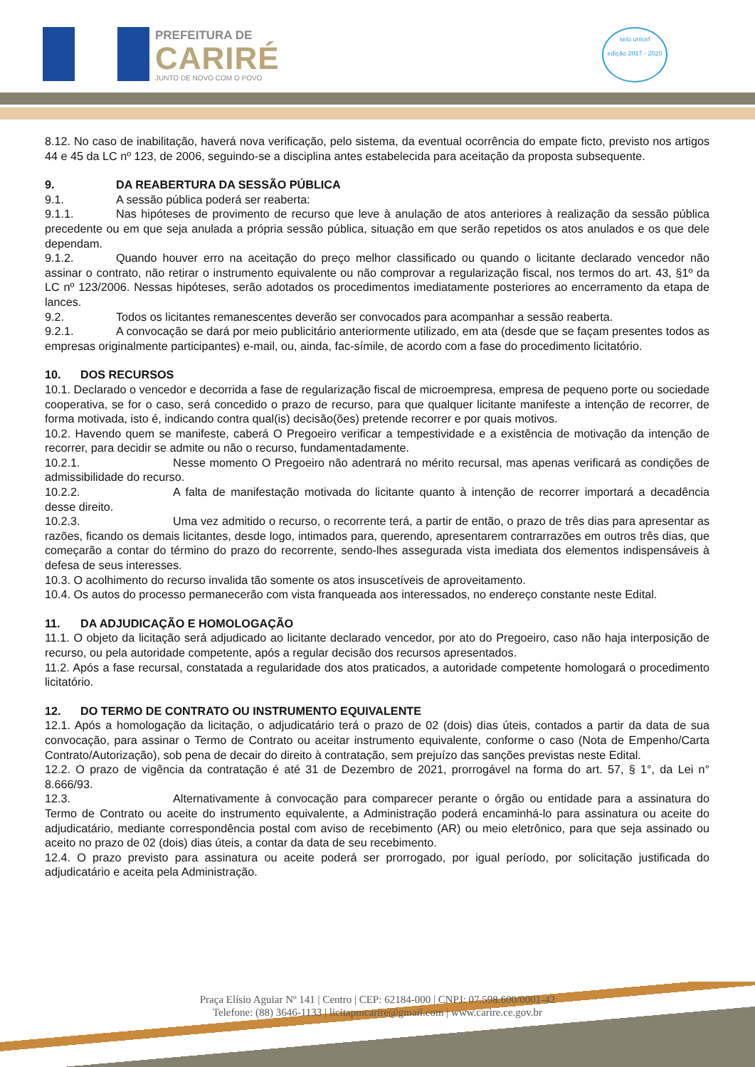PREFEITURA DE
CARIRÉ
JUNTO DE NOVO COM O POVO
selo unicef
edição 2017 - 2020
8.12. No caso de inabilitação, haverá nova verificação, pelo sistema, da eventual ocorrência do empate ficto, previsto nos artigos 44 e 45 da LC nº 123, de 2006, seguindo-se a disciplina antes estabelecida para aceitação da proposta subsequente.
9. DA REABERTURA DA SESSÃO PÚBLICA
9.1. A sessão pública poderá ser reaberta:
9.1.1. Nas hipóteses de provimento de recurso que leve à anulação de atos anteriores à realização da sessão pública precedente ou em que seja anulada a própria sessão pública, situação em que serão repetidos os atos anulados e os que dele dependam.
9.1.2. Quando houver erro na aceitação do preço melhor classificado ou quando o licitante declarado vencedor não assinar o contrato, não retirar o instrumento equivalente ou não comprovar a regularização fiscal, nos termos do art. 43, §1º da LC nº 123/2006. Nessas hipóteses, serão adotados os procedimentos imediatamente posteriores ao encerramento da etapa de lances.
9.2. Todos os licitantes remanescentes deverão ser convocados para acompanhar a sessão reaberta.
9.2.1. A convocação se dará por meio publicitário anteriormente utilizado, em ata (desde que se façam presentes todos as empresas originalmente participantes) e-mail, ou, ainda, fac-símile, de acordo com a fase do procedimento licitatório.
10. DOS RECURSOS
10.1. Declarado o vencedor e decorrida a fase de regularização fiscal de microempresa, empresa de pequeno porte ou sociedade cooperativa, se for o caso, será concedido o prazo de recurso, para que qualquer licitante manifeste a intenção de recorrer, de forma motivada, isto é, indicando contra qual(is) decisão(ões) pretende recorrer e por quais motivos.
10.2. Havendo quem se manifeste, caberá O Pregoeiro verificar a tempestividade e a existência de motivação da intenção de recorrer, para decidir se admite ou não o recurso, fundamentadamente.
10.2.1. Nesse momento O Pregoeiro não adentrará no mérito recursal, mas apenas verificará as condições de admissibilidade do recurso.
10.2.2. A falta de manifestação motivada do licitante quanto à intenção de recorrer importará a decadência desse direito.
10.2.3. Uma vez admitido o recurso, o recorrente terá, a partir de então, o prazo de três dias para apresentar as razões, ficando os demais licitantes, desde logo, intimados para, querendo, apresentarem contrarrazões em outros três dias, que começarão a contar do término do prazo do recorrente, sendo-lhes assegurada vista imediata dos elementos indispensáveis à defesa de seus interesses.
10.3. O acolhimento do recurso invalida tão somente os atos insuscetíveis de aproveitamento.
10.4. Os autos do processo permanecerão com vista franqueada aos interessados, no endereço constante neste Edital.
11. DA ADJUDICAÇÃO E HOMOLOGAÇÃO
11.1. O objeto da licitação será adjudicado ao licitante declarado vencedor, por ato do Pregoeiro, caso não haja interposição de recurso, ou pela autoridade competente, após a regular decisão dos recursos apresentados.
11.2. Após a fase recursal, constatada a regularidade dos atos praticados, a autoridade competente homologará o procedimento licitatório.
12. DO TERMO DE CONTRATO OU INSTRUMENTO EQUIVALENTE
12.1. Após a homologação da licitação, o adjudicatário terá o prazo de 02 (dois) dias úteis, contados a partir da data de sua convocação, para assinar o Termo de Contrato ou aceitar instrumento equivalente, conforme o caso (Nota de Empenho/Carta Contrato/Autorização), sob pena de decair do direito à contratação, sem prejuízo das sanções previstas neste Edital.
12.2. O prazo de vigência da contratação é até 31 de Dezembro de 2021, prorrogável na forma do art. 57, § 1°, da Lei n° 8.666/93.
12.3. Alternativamente à convocação para comparecer perante o órgão ou entidade para a assinatura do Termo de Contrato ou aceite do instrumento equivalente, a Administração poderá encaminhá-lo para assinatura ou aceite do adjudicatário, mediante correspondência postal com aviso de recebimento (AR) ou meio eletrônico, para que seja assinado ou aceito no prazo de 02 (dois) dias úteis, a contar da data de seu recebimento.
12.4. O prazo previsto para assinatura ou aceite poderá ser prorrogado, por igual período, por solicitação justificada do adjudicatário e aceita pela Administração.
Praça Elísio Aguiar Nº 141 | Centro | CEP: 62184-000 | CNPJ: 07.598.600/0001-42
Telefone: (88) 3646-1133 | licitapmcarire@gmail.com | www.carire.ce.gov.br